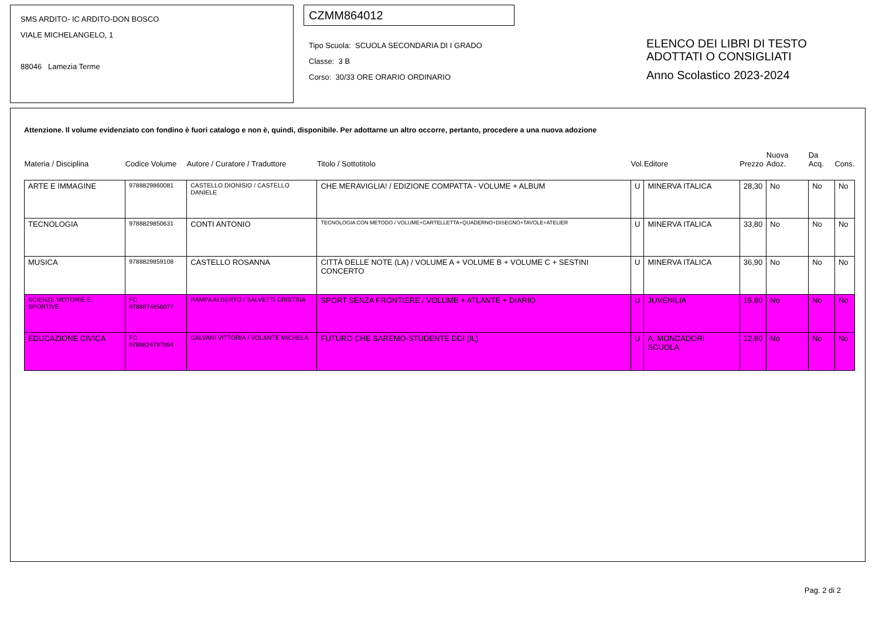SMS ARDITO- IC ARDITO-DON BOSCO
VIALE MICHELANGELO, 1
88046 Lamezia Terme
CZMM864012
Tipo Scuola: SCUOLA SECONDARIA DI I GRADO
Classe: 3 B
Corso: 30/33 ORE ORARIO ORDINARIO
ELENCO DEI LIBRI DI TESTO
ADOTTATI O CONSIGLIATI
Anno Scolastico 2023-2024
Attenzione. Il volume evidenziato con fondino è fuori catalogo e non è, quindi, disponibile. Per adottarne un altro occorre, pertanto, procedere a una nuova adozione
| Materia / Disciplina | Codice Volume | Autore / Curatore / Traduttore | Titolo / Sottotitolo | Vol. | Editore | Prezzo | Nuova Adoz. | Da Acq. | Cons. |
| --- | --- | --- | --- | --- | --- | --- | --- | --- | --- |
| ARTE E IMMAGINE | 9788829860081 | CASTELLO DIONISIO / CASTELLO DANIELE | CHE MERAVIGLIA! / EDIZIONE COMPATTA - VOLUME + ALBUM | U | MINERVA ITALICA | 28,30 | No | No | No |
| TECNOLOGIA | 9788829850631 | CONTI ANTONIO | TECNOLOGIA CON METODO / VOLUME+CARTELLETTA+QUADERNO+DISEGNO+TAVOLE+ATELIER | U | MINERVA ITALICA | 33,80 | No | No | No |
| MUSICA | 9788829859108 | CASTELLO ROSANNA | CITTÀ DELLE NOTE (LA) / VOLUME A + VOLUME B + VOLUME C + SESTINI CONCERTO | U | MINERVA ITALICA | 36,90 | No | No | No |
| SCIENZE MOTORIE E SPORTIVE | FC 9788874856077 | RAMPA ALBERTO / SALVETTI CRISTINA | SPORT SENZA FRONTIERE / VOLUME + ATLANTE + DIARIO | U | JUVENILIA | 15,80 | No | No | No |
| EDUCAZIONE CIVICA | FC 9788824797894 | CALVANI VITTORIA / VOLANTE MICHELA | FUTURO CHE SAREMO-STUDENTE DDI (IL) | U | A. MONDADORI SCUOLA | 12,80 | No | No | No |
Pag. 2 di 2